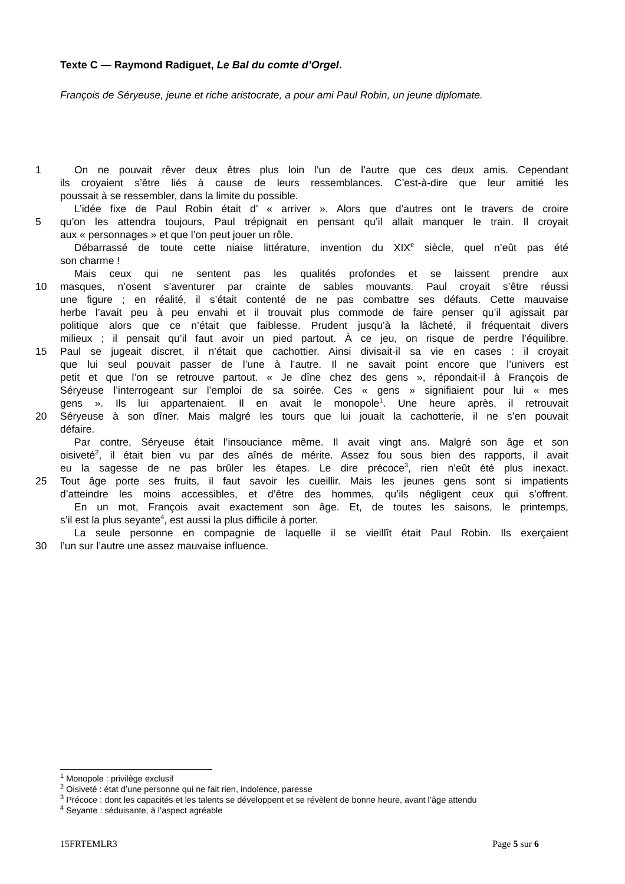Texte C — Raymond Radiguet, Le Bal du comte d’Orgel.
François de Séryeuse, jeune et riche aristocrate, a pour ami Paul Robin, un jeune diplomate.
1 On ne pouvait rêver deux êtres plus loin l’un de l’autre que ces deux amis. Cependant
ils croyaient s’être liés à cause de leurs ressemblances. C’est-à-dire que leur amitié les
poussait à se ressembler, dans la limite du possible.
L’idée fixe de Paul Robin était d’ « arriver ». Alors que d’autres ont le travers de croire
5 qu’on les attendra toujours, Paul trépignait en pensant qu’il allait manquer le train. Il croyait
aux « personnages » et que l’on peut jouer un rôle.
Débarrassé de toute cette niaise littérature, invention du XIX<sup>e</sup> siècle, quel n’eût pas été
son charme !
Mais ceux qui ne sentent pas les qualités profondes et se laissent prendre aux
10 masques, n’osent s’aventurer par crainte de sables mouvants. Paul croyait s’être réussi
une figure ; en réalité, il s’était contenté de ne pas combattre ses défauts. Cette mauvaise
herbe l’avait peu à peu envahi et il trouvait plus commode de faire penser qu’il agissait par
politique alors que ce n’était que faiblesse. Prudent jusqu’à la lâcheté, il fréquentait divers
milieux ; il pensait qu’il faut avoir un pied partout. À ce jeu, on risque de perdre l’équilibre.
15 Paul se jugeait discret, il n’était que cachottier. Ainsi divisait-il sa vie en cases : il croyait
que lui seul pouvait passer de l’une à l’autre. Il ne savait point encore que l’univers est
petit et que l’on se retrouve partout. « Je dîne chez des gens », répondait-il à François de
Séryeuse l’interrogeant sur l’emploi de sa soirée. Ces « gens » signifiaient pour lui « mes
gens ». Ils lui appartenaient. Il en avait le monopole<sup>1</sup>. Une heure après, il retrouvait
20 Séryeuse à son dîner. Mais malgré les tours que lui jouait la cachotterie, il ne s’en pouvait
défaire.
Par contre, Séryeuse était l’insouciance même. Il avait vingt ans. Malgré son âge et son
oisiveté<sup>2</sup>, il était bien vu par des aînés de mérite. Assez fou sous bien des rapports, il avait
eu la sagesse de ne pas brûler les étapes. Le dire précoce<sup>3</sup>, rien n’eût été plus inexact.
25 Tout âge porte ses fruits, il faut savoir les cueillir. Mais les jeunes gens sont si impatients
d’atteindre les moins accessibles, et d’être des hommes, qu’ils négligent ceux qui s’offrent.
En un mot, François avait exactement son âge. Et, de toutes les saisons, le printemps,
s’il est la plus seyante<sup>4</sup>, est aussi la plus difficile à porter.
La seule personne en compagnie de laquelle il se vieillît était Paul Robin. Ils exerçaient
30 l’un sur l’autre une assez mauvaise influence.
<sup>1</sup> Monopole : privilège exclusif
<sup>2</sup> Oisiveté : état d’une personne qui ne fait rien, indolence, paresse
<sup>3</sup> Précoce : dont les capacités et les talents se développent et se révèlent de bonne heure, avant l’âge attendu
<sup>4</sup> Seyante : séduisante, à l’aspect agréable
15FRTEMLR3 Page 5 sur 6